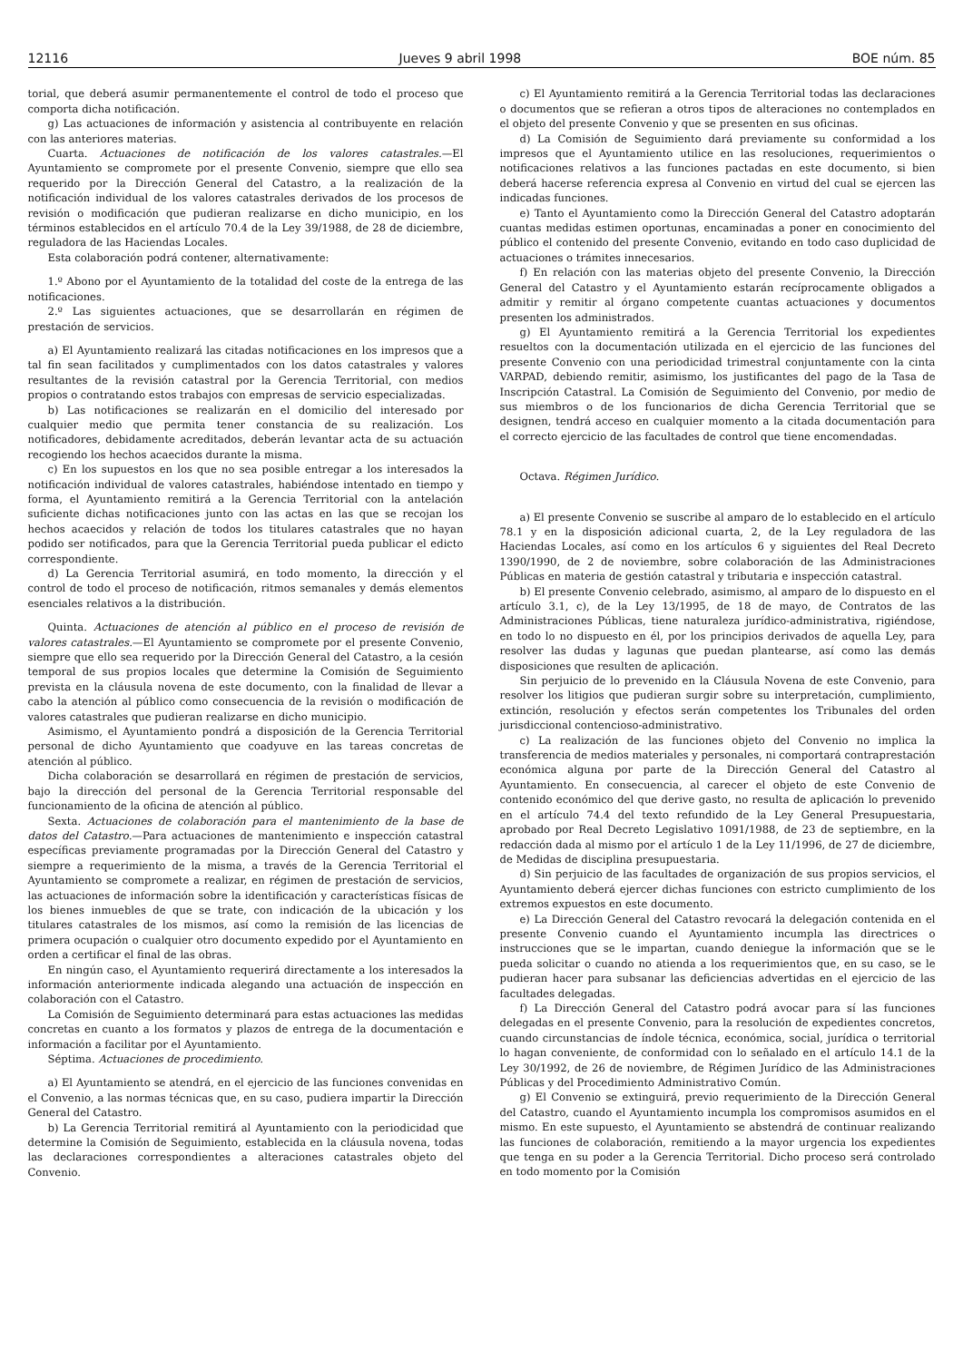12116 Jueves 9 abril 1998 BOE núm. 85
torial, que deberá asumir permanentemente el control de todo el proceso que comporta dicha notificación.
g) Las actuaciones de información y asistencia al contribuyente en relación con las anteriores materias.
Cuarta. Actuaciones de notificación de los valores catastrales.—El Ayuntamiento se compromete por el presente Convenio, siempre que ello sea requerido por la Dirección General del Catastro, a la realización de la notificación individual de los valores catastrales derivados de los procesos de revisión o modificación que pudieran realizarse en dicho municipio, en los términos establecidos en el artículo 70.4 de la Ley 39/1988, de 28 de diciembre, reguladora de las Haciendas Locales.
Esta colaboración podrá contener, alternativamente:
1.º Abono por el Ayuntamiento de la totalidad del coste de la entrega de las notificaciones.
2.º Las siguientes actuaciones, que se desarrollarán en régimen de prestación de servicios.
a) El Ayuntamiento realizará las citadas notificaciones en los impresos que a tal fin sean facilitados y cumplimentados con los datos catastrales y valores resultantes de la revisión catastral por la Gerencia Territorial, con medios propios o contratando estos trabajos con empresas de servicio especializadas.
b) Las notificaciones se realizarán en el domicilio del interesado por cualquier medio que permita tener constancia de su realización. Los notificadores, debidamente acreditados, deberán levantar acta de su actuación recogiendo los hechos acaecidos durante la misma.
c) En los supuestos en los que no sea posible entregar a los interesados la notificación individual de valores catastrales, habiéndose intentado en tiempo y forma, el Ayuntamiento remitirá a la Gerencia Territorial con la antelación suficiente dichas notificaciones junto con las actas en las que se recojan los hechos acaecidos y relación de todos los titulares catastrales que no hayan podido ser notificados, para que la Gerencia Territorial pueda publicar el edicto correspondiente.
d) La Gerencia Territorial asumirá, en todo momento, la dirección y el control de todo el proceso de notificación, ritmos semanales y demás elementos esenciales relativos a la distribución.
Quinta. Actuaciones de atención al público en el proceso de revisión de valores catastrales.—El Ayuntamiento se compromete por el presente Convenio, siempre que ello sea requerido por la Dirección General del Catastro, a la cesión temporal de sus propios locales que determine la Comisión de Seguimiento prevista en la cláusula novena de este documento, con la finalidad de llevar a cabo la atención al público como consecuencia de la revisión o modificación de valores catastrales que pudieran realizarse en dicho municipio.
Asimismo, el Ayuntamiento pondrá a disposición de la Gerencia Territorial personal de dicho Ayuntamiento que coadyuve en las tareas concretas de atención al público.
Dicha colaboración se desarrollará en régimen de prestación de servicios, bajo la dirección del personal de la Gerencia Territorial responsable del funcionamiento de la oficina de atención al público.
Sexta. Actuaciones de colaboración para el mantenimiento de la base de datos del Catastro.—Para actuaciones de mantenimiento e inspección catastral específicas previamente programadas por la Dirección General del Catastro y siempre a requerimiento de la misma, a través de la Gerencia Territorial el Ayuntamiento se compromete a realizar, en régimen de prestación de servicios, las actuaciones de información sobre la identificación y características físicas de los bienes inmuebles de que se trate, con indicación de la ubicación y los titulares catastrales de los mismos, así como la remisión de las licencias de primera ocupación o cualquier otro documento expedido por el Ayuntamiento en orden a certificar el final de las obras.
En ningún caso, el Ayuntamiento requerirá directamente a los interesados la información anteriormente indicada alegando una actuación de inspección en colaboración con el Catastro.
La Comisión de Seguimiento determinará para estas actuaciones las medidas concretas en cuanto a los formatos y plazos de entrega de la documentación e información a facilitar por el Ayuntamiento.
Séptima. Actuaciones de procedimiento.
a) El Ayuntamiento se atendrá, en el ejercicio de las funciones convenidas en el Convenio, a las normas técnicas que, en su caso, pudiera impartir la Dirección General del Catastro.
b) La Gerencia Territorial remitirá al Ayuntamiento con la periodicidad que determine la Comisión de Seguimiento, establecida en la cláusula novena, todas las declaraciones correspondientes a alteraciones catastrales objeto del Convenio.
c) El Ayuntamiento remitirá a la Gerencia Territorial todas las declaraciones o documentos que se refieran a otros tipos de alteraciones no contemplados en el objeto del presente Convenio y que se presenten en sus oficinas.
d) La Comisión de Seguimiento dará previamente su conformidad a los impresos que el Ayuntamiento utilice en las resoluciones, requerimientos o notificaciones relativos a las funciones pactadas en este documento, si bien deberá hacerse referencia expresa al Convenio en virtud del cual se ejercen las indicadas funciones.
e) Tanto el Ayuntamiento como la Dirección General del Catastro adoptarán cuantas medidas estimen oportunas, encaminadas a poner en conocimiento del público el contenido del presente Convenio, evitando en todo caso duplicidad de actuaciones o trámites innecesarios.
f) En relación con las materias objeto del presente Convenio, la Dirección General del Catastro y el Ayuntamiento estarán recíprocamente obligados a admitir y remitir al órgano competente cuantas actuaciones y documentos presenten los administrados.
g) El Ayuntamiento remitirá a la Gerencia Territorial los expedientes resueltos con la documentación utilizada en el ejercicio de las funciones del presente Convenio con una periodicidad trimestral conjuntamente con la cinta VARPAD, debiendo remitir, asimismo, los justificantes del pago de la Tasa de Inscripción Catastral. La Comisión de Seguimiento del Convenio, por medio de sus miembros o de los funcionarios de dicha Gerencia Territorial que se designen, tendrá acceso en cualquier momento a la citada documentación para el correcto ejercicio de las facultades de control que tiene encomendadas.
Octava. Régimen Jurídico.
a) El presente Convenio se suscribe al amparo de lo establecido en el artículo 78.1 y en la disposición adicional cuarta, 2, de la Ley reguladora de las Haciendas Locales, así como en los artículos 6 y siguientes del Real Decreto 1390/1990, de 2 de noviembre, sobre colaboración de las Administraciones Públicas en materia de gestión catastral y tributaria e inspección catastral.
b) El presente Convenio celebrado, asimismo, al amparo de lo dispuesto en el artículo 3.1, c), de la Ley 13/1995, de 18 de mayo, de Contratos de las Administraciones Públicas, tiene naturaleza jurídico-administrativa, rigiéndose, en todo lo no dispuesto en él, por los principios derivados de aquella Ley, para resolver las dudas y lagunas que puedan plantearse, así como las demás disposiciones que resulten de aplicación.
Sin perjuicio de lo prevenido en la Cláusula Novena de este Convenio, para resolver los litigios que pudieran surgir sobre su interpretación, cumplimiento, extinción, resolución y efectos serán competentes los Tribunales del orden jurisdiccional contencioso-administrativo.
c) La realización de las funciones objeto del Convenio no implica la transferencia de medios materiales y personales, ni comportará contraprestación económica alguna por parte de la Dirección General del Catastro al Ayuntamiento. En consecuencia, al carecer el objeto de este Convenio de contenido económico del que derive gasto, no resulta de aplicación lo prevenido en el artículo 74.4 del texto refundido de la Ley General Presupuestaria, aprobado por Real Decreto Legislativo 1091/1988, de 23 de septiembre, en la redacción dada al mismo por el artículo 1 de la Ley 11/1996, de 27 de diciembre, de Medidas de disciplina presupuestaria.
d) Sin perjuicio de las facultades de organización de sus propios servicios, el Ayuntamiento deberá ejercer dichas funciones con estricto cumplimiento de los extremos expuestos en este documento.
e) La Dirección General del Catastro revocará la delegación contenida en el presente Convenio cuando el Ayuntamiento incumpla las directrices o instrucciones que se le impartan, cuando deniegue la información que se le pueda solicitar o cuando no atienda a los requerimientos que, en su caso, se le pudieran hacer para subsanar las deficiencias advertidas en el ejercicio de las facultades delegadas.
f) La Dirección General del Catastro podrá avocar para sí las funciones delegadas en el presente Convenio, para la resolución de expedientes concretos, cuando circunstancias de índole técnica, económica, social, jurídica o territorial lo hagan conveniente, de conformidad con lo señalado en el artículo 14.1 de la Ley 30/1992, de 26 de noviembre, de Régimen Jurídico de las Administraciones Públicas y del Procedimiento Administrativo Común.
g) El Convenio se extinguirá, previo requerimiento de la Dirección General del Catastro, cuando el Ayuntamiento incumpla los compromisos asumidos en el mismo. En este supuesto, el Ayuntamiento se abstendrá de continuar realizando las funciones de colaboración, remitiendo a la mayor urgencia los expedientes que tenga en su poder a la Gerencia Territorial. Dicho proceso será controlado en todo momento por la Comisión